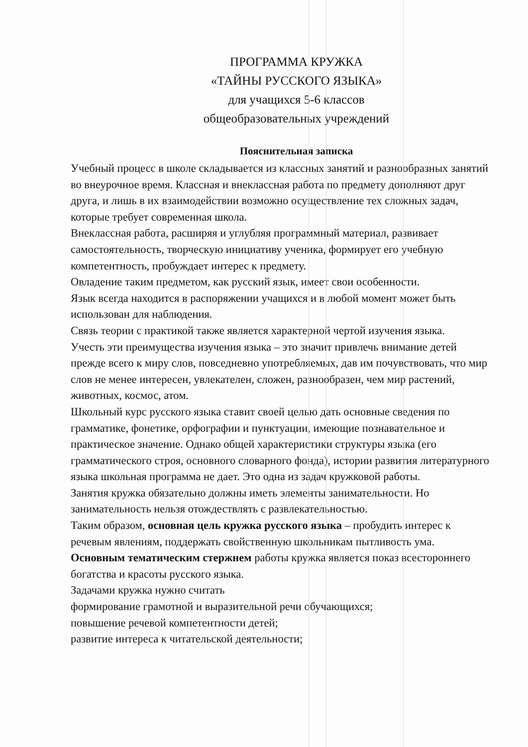ПРОГРАММА КРУЖКА
«ТАЙНЫ РУССКОГО ЯЗЫКА»
для учащихся 5-6 классов
общеобразовательных учреждений
Пояснительная записка
Учебный процесс в школе складывается из классных занятий и разнообразных занятий во внеурочное время. Классная и внеклассная работа по предмету дополняют друг друга, и лишь в их взаимодействии возможно осуществление тех сложных задач, которые требует современная школа.
Внеклассная работа, расширяя и углубляя программный материал, развивает самостоятельность, творческую инициативу ученика, формирует его учебную компетентность, пробуждает интерес к предмету.
Овладение таким предметом, как русский язык, имеет свои особенности.
Язык всегда находится в распоряжении учащихся и в любой момент может быть использован для наблюдения.
Связь теории с практикой также является характерной чертой изучения языка.
Учесть эти преимущества изучения языка – это значит привлечь внимание детей прежде всего к миру слов, повседневно употребляемых, дав им почувствовать, что мир слов не менее интересен, увлекателен, сложен, разнообразен, чем мир растений, животных, космос, атом.
Школьный курс русского языка ставит своей целью дать основные сведения по грамматике, фонетике, орфографии и пунктуации, имеющие познавательное и практическое значение. Однако общей характеристики структуры языка (его грамматического строя, основного словарного фонда), истории развития литературного языка школьная программа не дает. Это одна из задач кружковой работы.
Занятия кружка обязательно должны иметь элементы занимательности. Но занимательность нельзя отождествлять с развлекательностью.
Таким образом, основная цель кружка русского языка – пробудить интерес к речевым явлениям, поддержать свойственную школьникам пытливость ума.
Основным тематическим стержнем работы кружка является показ всестороннего богатства и красоты русского языка.
Задачами кружка нужно считать
формирование грамотной и выразительной речи обучающихся;
повышение речевой компетентности детей;
развитие интереса к читательской деятельности;